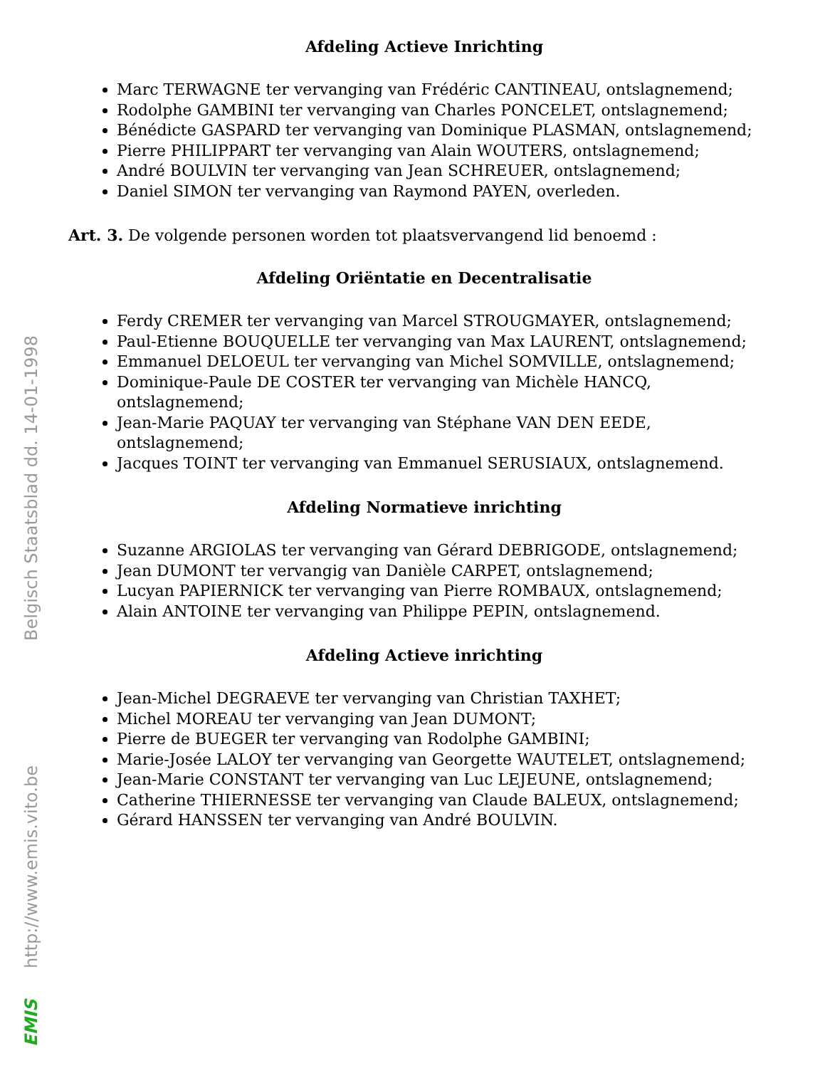Belgisch Staatsblad dd. 14-01-1998
http://www.emis.vito.be
EMIS
Afdeling Actieve Inrichting
Marc TERWAGNE ter vervanging van Frédéric CANTINEAU, ontslagnemend;
Rodolphe GAMBINI ter vervanging van Charles PONCELET, ontslagnemend;
Bénédicte GASPARD ter vervanging van Dominique PLASMAN, ontslagnemend;
Pierre PHILIPPART ter vervanging van Alain WOUTERS, ontslagnemend;
André BOULVIN ter vervanging van Jean SCHREUER, ontslagnemend;
Daniel SIMON ter vervanging van Raymond PAYEN, overleden.
Art. 3. De volgende personen worden tot plaatsvervangend lid benoemd :
Afdeling Oriëntatie en Decentralisatie
Ferdy CREMER ter vervanging van Marcel STROUGMAYER, ontslagnemend;
Paul-Etienne BOUQUELLE ter vervanging van Max LAURENT, ontslagnemend;
Emmanuel DELOEUL ter vervanging van Michel SOMVILLE, ontslagnemend;
Dominique-Paule DE COSTER ter vervanging van Michèle HANCQ, ontslagnemend;
Jean-Marie PAQUAY ter vervanging van Stéphane VAN DEN EEDE, ontslagnemend;
Jacques TOINT ter vervanging van Emmanuel SERUSIAUX, ontslagnemend.
Afdeling Normatieve inrichting
Suzanne ARGIOLAS ter vervanging van Gérard DEBRIGODE, ontslagnemend;
Jean DUMONT ter vervangig van Danièle CARPET, ontslagnemend;
Lucyan PAPIERNICK ter vervanging van Pierre ROMBAUX, ontslagnemend;
Alain ANTOINE ter vervanging van Philippe PEPIN, ontslagnemend.
Afdeling Actieve inrichting
Jean-Michel DEGRAEVE ter vervanging van Christian TAXHET;
Michel MOREAU ter vervanging van Jean DUMONT;
Pierre de BUEGER ter vervanging van Rodolphe GAMBINI;
Marie-Josée LALOY ter vervanging van Georgette WAUTELET, ontslagnemend;
Jean-Marie CONSTANT ter vervanging van Luc LEJEUNE, ontslagnemend;
Catherine THIERNESSE ter vervanging van Claude BALEUX, ontslagnemend;
Gérard HANSSEN ter vervanging van André BOULVIN.